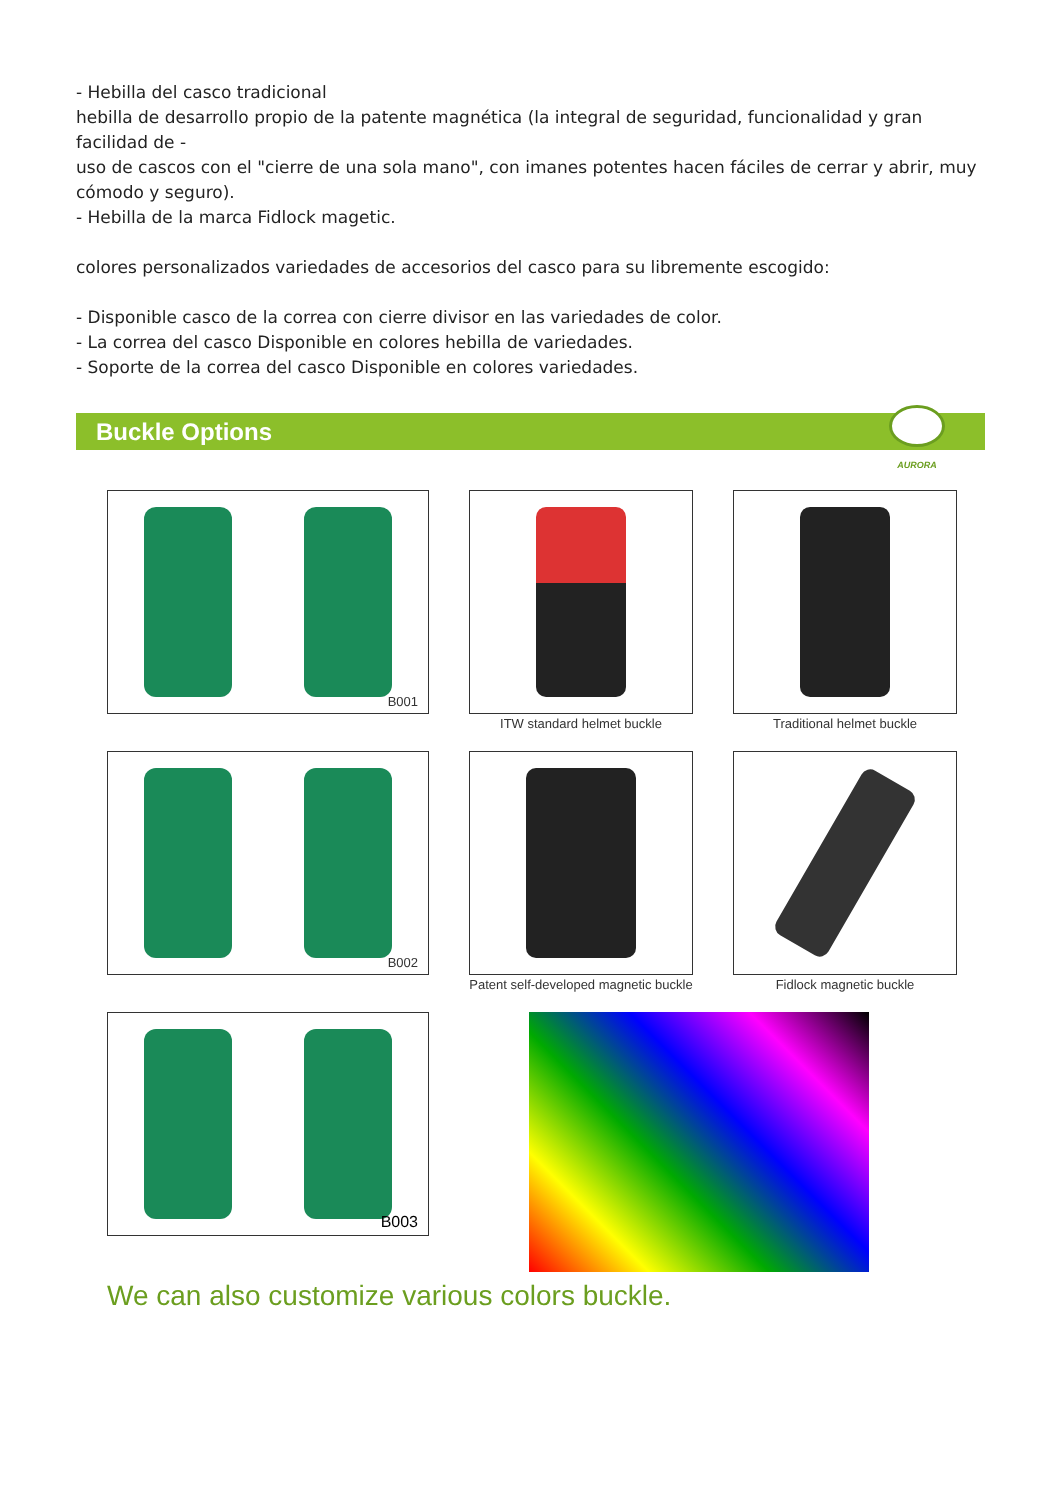- Hebilla del casco tradicional
hebilla de desarrollo propio de la patente magnética (la integral de seguridad, funcionalidad y gran facilidad de -
uso de cascos con el "cierre de una sola mano", con imanes potentes hacen fáciles de cerrar y abrir, muy cómodo y seguro).
- Hebilla de la marca Fidlock magetic.
colores personalizados variedades de accesorios del casco para su libremente escogido:
- Disponible casco de la correa con cierre divisor en las variedades de color.
- La correa del casco Disponible en colores hebilla de variedades.
- Soporte de la correa del casco Disponible en colores variedades.
Buckle Options
AURORA
B001
ITW standard helmet buckle
Traditional helmet buckle
B002
Patent self-developed magnetic buckle
Fidlock magnetic buckle
B003
We can also customize various colors buckle.